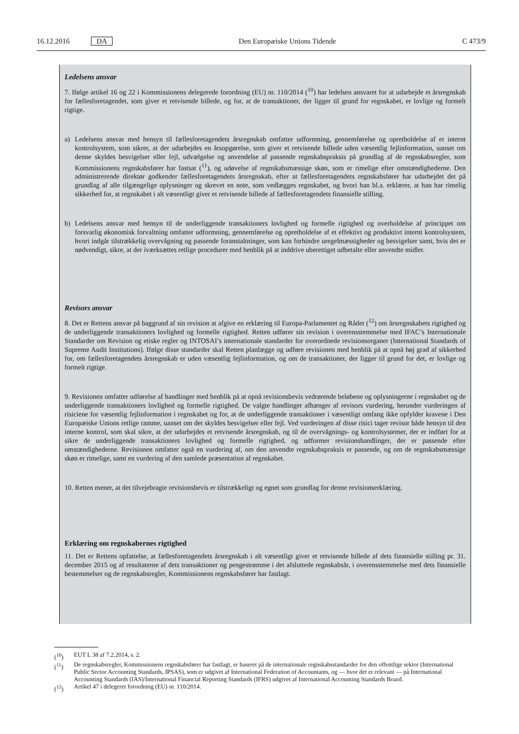16.12.2016 DA Den Europæiske Unions Tidende C 473/9
Ledelsens ansvar
7. Ifølge artikel 16 og 22 i Kommissionens delegerede forordning (EU) nr. 110/2014 (<sup>10</sup>) har ledelsen ansvaret for at udarbejde et årsregnskab for fællesforetagendet, som giver et retvisende billede, og for, at de transaktioner, der ligger til grund for regnskabet, er lovlige og formelt rigtige.
a) Ledelsens ansvar med hensyn til fællesforetagendets årsregnskab omfatter udformning, gennemførelse og opretholdelse af et internt kontrolsystem, som sikrer, at der udarbejdes en årsopgørelse, som giver et retvisende billede uden væsentlig fejlinformation, uanset om denne skyldes besvigelser eller fejl, udvælgelse og anvendelse af passende regnskabspraksis på grundlag af de regnskabsregler, som Kommissionens regnskabsfører har fastsat (<sup>11</sup>), og udøvelse af regnskabsmæssige skøn, som er rimelige efter omstændighederne. Den administrerende direktør godkender fællesforetagendets årsregnskab, efter at fællesforetagendets regnskabsfører har udarbejdet det på grundlag af alle tilgængelige oplysninger og skrevet en note, som vedlægges regnskabet, og hvori han bl.a. erklærer, at han har rimelig sikkerhed for, at regnskabet i alt væsentligt giver et retvisende billede af fællesforetagendets finansielle stilling.
b) Ledelsens ansvar med hensyn til de underliggende transaktioners lovlighed og formelle rigtighed og overholdelse af princippet om forsvarlig økonomisk forvaltning omfatter udformning, gennemførelse og opretholdelse af et effektivt og produktivt internt kontrolsystem, hvori indgår tilstrækkelig overvågning og passende foranstaltninger, som kan forhindre uregelmæssigheder og besvigelser samt, hvis det er nødvendigt, sikre, at der iværksættes retlige procedurer med henblik på at inddrive uberettiget udbetalte eller anvendte midler.
Revisors ansvar
8. Det er Rettens ansvar på baggrund af sin revision at afgive en erklæring til Europa-Parlamentet og Rådet (<sup>12</sup>) om årsregnskabets rigtighed og de underliggende transaktioners lovlighed og formelle rigtighed. Retten udfører sin revision i overensstemmelse med IFAC’s Internationale Standarder om Revision og etiske regler og INTOSAI’s internationale standarder for overordnede revisionsorganer (International Standards of Supreme Audit Institutions). Ifølge disse standarder skal Retten planlægge og udføre revisionen med henblik på at opnå høj grad af sikkerhed for, om fællesforetagendets årsregnskab er uden væsentlig fejlinformation, og om de transaktioner, der ligger til grund for det, er lovlige og formelt rigtige.
9. Revisionen omfatter udførelse af handlinger med henblik på at opnå revisionsbevis vedrørende beløbene og oplysningerne i regnskabet og de underliggende transaktioners lovlighed og formelle rigtighed. De valgte handlinger afhænger af revisors vurdering, herunder vurderingen af risiciene for væsentlig fejlinformation i regnskabet og for, at de underliggende transaktioner i væsentligt omfang ikke opfylder kravene i Den Europæiske Unions retlige ramme, uanset om det skyldes besvigelser eller fejl. Ved vurderingen af disse risici tager revisor både hensyn til den interne kontrol, som skal sikre, at der udarbejdes et retvisende årsregnskab, og til de overvågnings- og kontrolsystemer, der er indført for at sikre de underliggende transaktioners lovlighed og formelle rigtighed, og udformer revisionshandlinger, der er passende efter omstændighederne. Revisionen omfatter også en vurdering af, om den anvendte regnskabspraksis er passende, og om de regnskabsmæssige skøn er rimelige, samt en vurdering af den samlede præsentation af regnskabet.
10. Retten mener, at det tilvejebragte revisionsbevis er tilstrækkeligt og egnet som grundlag for denne revisionserklæring.
Erklæring om regnskabernes rigtighed
11. Det er Rettens opfattelse, at fællesforetagendets årsregnskab i alt væsentligt giver et retvisende billede af dets finansielle stilling pr. 31. december 2015 og af resultaterne af dets transaktioner og pengestrømme i det afsluttede regnskabsår, i overensstemmelse med dets finansielle bestemmelser og de regnskabsregler, Kommissionens regnskabsfører har fastlagt.
(<sup>10</sup>) EUT L 38 af 7.2.2014, s. 2.
(<sup>11</sup>) De regnskabsregler, Kommissionens regnskabsfører har fastlagt, er baseret på de internationale regnskabsstandarder for den offentlige sektor (International Public Sector Accounting Standards, IPSAS), som er udgivet af International Federation of Accountants, og — hvor det er relevant — på International Accounting Standards (IAS)/International Financial Reporting Standards (IFRS) udgivet af International Accounting Standards Board.
(<sup>12</sup>) Artikel 47 i delegeret forordning (EU) nr. 110/2014.